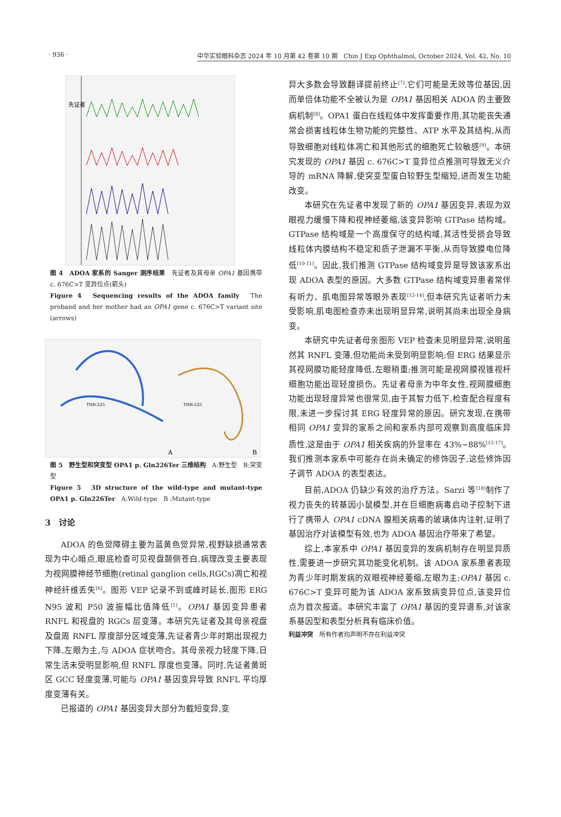· 936 · 中华实验眼科杂志 2024 年 10 月第 42 卷第 10 期　Chin J Exp Ophthalmol, October 2024, Vol. 42, No. 10
先证者
图 4　ADOA 家系的 Sanger 测序结果　先证者及其母亲 OPA1 基因携带 c. 676C>T 变异位点(箭头)
Figure 4　Sequencing results of the ADOA family　The proband and her mother had an OPA1 gene c. 676C>T variant site (arrows)
THR-225
THR-225
A
B
图 5　野生型和突变型 OPA1 p. Gln226Ter 三维结构　A:野生型　B:突变型
Figure 5　3D structure of the wild-type and mutant-type OPA1 p. Gln226Ter　A:Wild-type　B :Mutant-type
3　讨论
ADOA 的色觉障碍主要为蓝黄色觉异常,视野缺损通常表现为中心暗点,眼底检查可见视盘颞侧苍白,病理改变主要表现为视网膜神经节细胞(retinal ganglion cells,RGCs)凋亡和视神经纤维丢失<sup>[6]</sup>。图形 VEP 记录不到或峰时延长,图形 ERG N95 波和 P50 波振幅比值降低<sup>[1]</sup>。OPA1 基因变异患者 RNFL 和视盘的 RGCs 层变薄。本研究先证者及其母亲视盘及盘周 RNFL 厚度部分区域变薄,先证者青少年时期出现视力下降,左眼为主,与 ADOA 症状吻合。其母亲视力轻度下降,日常生活未受明显影响,但 RNFL 厚度也变薄。同时,先证者黄斑区 GCC 轻度变薄,可能与 OPA1 基因变异导致 RNFL 平均厚度变薄有关。
已报道的 OPA1 基因变异大部分为截短变异,变
异大多数会导致翻译提前终止<sup>[7]</sup>,它们可能是无效等位基因,因而单倍体功能不全被认为是 OPA1 基因相关 ADOA 的主要致病机制<sup>[8]</sup>。OPA1 蛋白在线粒体中发挥重要作用,其功能丧失通常会损害线粒体生物功能的完整性、ATP 水平及其结构,从而导致细胞对线粒体凋亡和其他形式的细胞死亡较敏感<sup>[9]</sup>。本研究发现的 OPA1 基因 c. 676C>T 变异位点推测可导致无义介导的 mRNA 降解,使突变型蛋白较野生型缩短,进而发生功能改变。
本研究在先证者中发现了新的 OPA1 基因变异,表现为双眼视力缓慢下降和视神经萎缩,该变异影响 GTPase 结构域。GTPase 结构域是一个高度保守的结构域,其活性受损会导致线粒体内膜结构不稳定和质子泄漏不平衡,从而导致膜电位降低<sup>[10-11]</sup>。因此,我们推测 GTPase 结构域变异是导致该家系出现 ADOA 表型的原因。大多数 GTPase 结构域变异患者常伴有听力、肌电图异常等眼外表现<sup>[12-14]</sup>,但本研究先证者听力未受影响,肌电图检查亦未出现明显异常,说明其尚未出现全身病变。
本研究中先证者母亲图形 VEP 检查未见明显异常,说明虽然其 RNFL 变薄,但功能尚未受到明显影响;但 ERG 结果显示其视网膜功能轻度降低,左眼稍重;推测可能是视网膜视锥视杆细胞功能出现轻度损伤。先证者母亲为中年女性,视网膜细胞功能出现轻度异常也很常见,由于其智力低下,检查配合程度有限,未进一步探讨其 ERG 轻度异常的原因。研究发现,在携带相同 OPA1 变异的家系之间和家系内部可观察到高度临床异质性,这是由于 OPA1 相关疾病的外显率在 43%~88%<sup>[15-17]</sup>。我们推测本家系中可能存在尚未确定的修饰因子,这些修饰因子调节 ADOA 的表型表达。
目前,ADOA 仍缺少有效的治疗方法。Sarzi 等<sup>[18]</sup>制作了视力丧失的转基因小鼠模型,并在巨细胞病毒启动子控制下进行了携带人 OPA1 cDNA 腺相关病毒的玻璃体内注射,证明了基因治疗对该模型有效,也为 ADOA 基因治疗带来了希望。
综上,本家系中 OPA1 基因变异的发病机制存在明显异质性,需要进一步研究其功能变化机制。该 ADOA 家系患者表现为青少年时期发病的双眼视神经萎缩,左眼为主;OPA1 基因 c. 676C>T 变异可能为该 ADOA 家系致病变异位点,该变异位点为首次报道。本研究丰富了 OPA1 基因的变异谱系,对该家系基因型和表型分析具有临床价值。
利益冲突　所有作者均声明不存在利益冲突